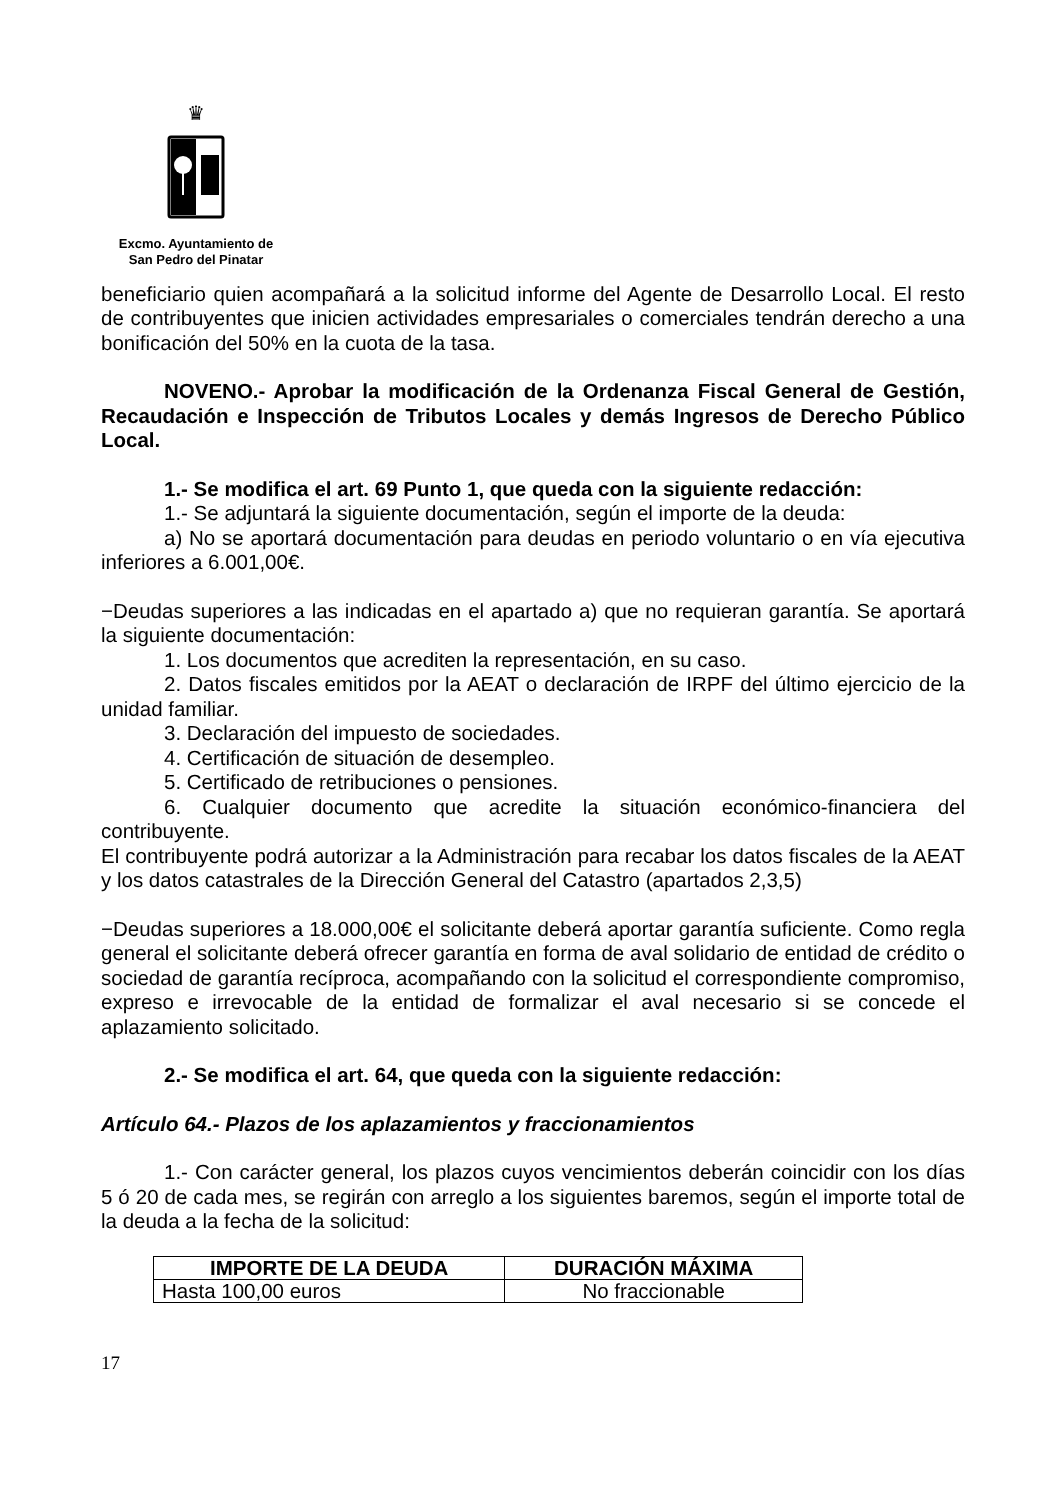♛
Excmo. Ayuntamiento de
San Pedro del Pinatar
beneficiario quien acompañará a la solicitud informe del Agente de Desarrollo Local. El resto de contribuyentes que inicien actividades empresariales o comerciales tendrán derecho a una bonificación del 50% en la cuota de la tasa.
NOVENO.- Aprobar la modificación de la Ordenanza Fiscal General de Gestión, Recaudación e Inspección de Tributos Locales y demás Ingresos de Derecho Público Local.
1.- Se modifica el art. 69 Punto 1, que queda con la siguiente redacción:
1.- Se adjuntará la siguiente documentación, según el importe de la deuda:
a) No se aportará documentación para deudas en periodo voluntario o en vía ejecutiva inferiores a 6.001,00€.
−Deudas superiores a las indicadas en el apartado a) que no requieran garantía. Se aportará la siguiente documentación:
1. Los documentos que acrediten la representación, en su caso.
2. Datos fiscales emitidos por la AEAT o declaración de IRPF del último ejercicio de la unidad familiar.
3. Declaración del impuesto de sociedades.
4. Certificación de situación de desempleo.
5. Certificado de retribuciones o pensiones.
6. Cualquier documento que acredite la situación económico-financiera del contribuyente.
El contribuyente podrá autorizar a la Administración para recabar los datos fiscales de la AEAT y los datos catastrales de la Dirección General del Catastro (apartados 2,3,5)
−Deudas superiores a 18.000,00€ el solicitante deberá aportar garantía suficiente. Como regla general el solicitante deberá ofrecer garantía en forma de aval solidario de entidad de crédito o sociedad de garantía recíproca, acompañando con la solicitud el correspondiente compromiso, expreso e irrevocable de la entidad de formalizar el aval necesario si se concede el aplazamiento solicitado.
2.- Se modifica el art. 64, que queda con la siguiente redacción:
Artículo 64.- Plazos de los aplazamientos y fraccionamientos
1.- Con carácter general, los plazos cuyos vencimientos deberán coincidir con los días 5 ó 20 de cada mes, se regirán con arreglo a los siguientes baremos, según el importe total de la deuda a la fecha de la solicitud:
| IMPORTE DE LA DEUDA | DURACIÓN MÁXIMA |
| --- | --- |
| Hasta 100,00 euros | No fraccionable |
17